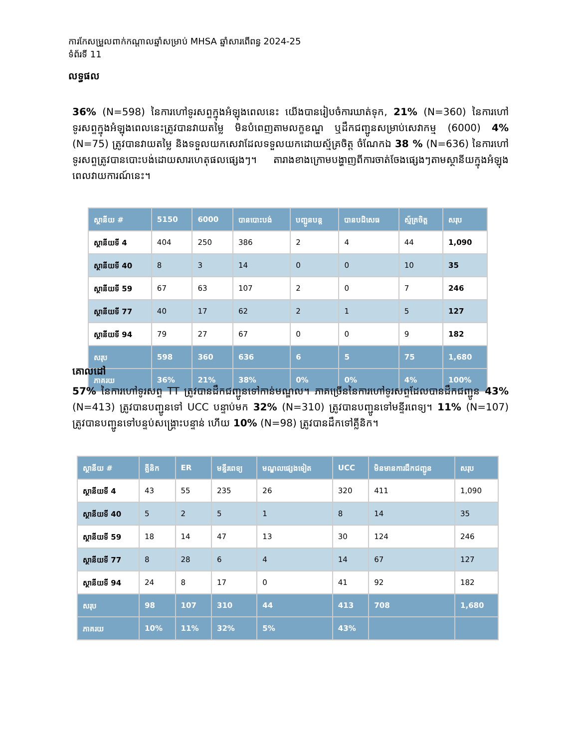ការកែសម្រួលពាក់កណ្តាលឆ្នាំសម្រាប់ MHSA ឆ្នាំសារពើពន្ធ 2024-25
ទំព័រទី 11
លទ្ធផល
36% (N=598) នៃការហៅទូរសព្ទក្នុងអំឡុងពេលនេះ យើងបានរៀបចំការឃាត់ទុក, 21% (N=360) នៃការហៅទូរសព្ទក្នុងអំឡុងពេលនេះត្រូវបានវាយតម្លៃ មិនបំពេញតាមលក្ខខណ្ឌ ឬដឹកជញ្ជូនសម្រាប់សេវាកម្ម (6000) 4% (N=75) ត្រូវបានវាយតម្លៃ និងទទួលយកសេវាដែលទទួលយកដោយស្ម័គ្រចិត្ត ចំណែកឯ 38 % (N=636) នៃការហៅទូរសព្ទត្រូវបានបោះបង់ដោយសារហេតុផលផ្សេងៗ។ តារាងខាងក្រោមបង្ហាញពីការចាត់ចែងផ្សេងៗតាមស្ថានីយក្នុងអំឡុងពេលវាយការណ៍នេះ។
| ស្ថានីយ # | 5150 | 6000 | បានបោះបង់ | បញ្ជូនបន្ត | បានបដិសេធ | ស្ម័គ្រចិត្ត | សរុប |
| --- | --- | --- | --- | --- | --- | --- | --- |
| ស្ថានីយទី 4 | 404 | 250 | 386 | 2 | 4 | 44 | 1,090 |
| ស្ថានីយទី 40 | 8 | 3 | 14 | 0 | 0 | 10 | 35 |
| ស្ថានីយទី 59 | 67 | 63 | 107 | 2 | 0 | 7 | 246 |
| ស្ថានីយទី 77 | 40 | 17 | 62 | 2 | 1 | 5 | 127 |
| ស្ថានីយទី 94 | 79 | 27 | 67 | 0 | 0 | 9 | 182 |
| សរុប | 598 | 360 | 636 | 6 | 5 | 75 | 1,680 |
| ភាគរយ | 36% | 21% | 38% | 0% | 0% | 4% | 100% |
គោលដៅ
57% នៃការហៅទូរសព្ទ TT ត្រូវបានដឹកជញ្ជូនទៅកាន់មណ្ឌល។ ភាគច្រើននៃការហៅទូរសព្ទដែលបានដឹកជញ្ជូន 43% (N=413) ត្រូវបានបញ្ជូនទៅ UCC បន្ទាប់មក 32% (N=310) ត្រូវបានបញ្ជូនទៅមន្ទីរពេទ្យ។ 11% (N=107) ត្រូវបានបញ្ជូនទៅបន្ទប់សង្គ្រោះបន្ទាន់ ហើយ 10% (N=98) ត្រូវបានដឹកទៅគ្លីនិក។
| ស្ថានីយ # | គ្លីនិក | ER | មន្ទីរពេទ្យ | មណ្ឌលផ្សេងទៀត | UCC | មិនមានការដឹកជញ្ជូន | សរុប |
| --- | --- | --- | --- | --- | --- | --- | --- |
| ស្ថានីយទី 4 | 43 | 55 | 235 | 26 | 320 | 411 | 1,090 |
| ស្ថានីយទី 40 | 5 | 2 | 5 | 1 | 8 | 14 | 35 |
| ស្ថានីយទី 59 | 18 | 14 | 47 | 13 | 30 | 124 | 246 |
| ស្ថានីយទី 77 | 8 | 28 | 6 | 4 | 14 | 67 | 127 |
| ស្ថានីយទី 94 | 24 | 8 | 17 | 0 | 41 | 92 | 182 |
| សរុប | 98 | 107 | 310 | 44 | 413 | 708 | 1,680 |
| ភាគរយ | 10% | 11% | 32% | 5% | 43% | | |